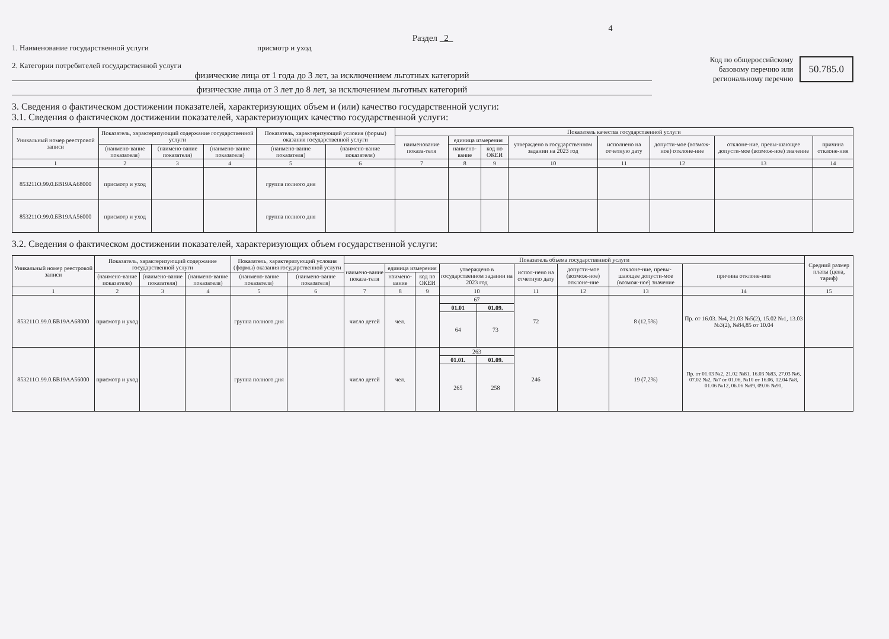4
Раздел 2
1. Наименование государственной услуги присмотр и уход
2. Категории потребителей государственной услуги
физические лица от 1 года до 3 лет, за исключением льготных категорий
физические лица от 3 лет до 8 лет, за исключением льготных категорий
Код по общероссийскому
базовому перечню или
региональному перечню
50.785.0
3. Сведения о фактическом достижении показателей, характеризующих объем и (или) качество государственной услуги:
3.1. Сведения о фактическом достижении показателей, характеризующих качество государственной услуги:
| Уникальный номер реестровой записи | Показатель, характеризующий содержание государственной услуги | | | Показатель, характеризующий условия (формы) оказания государственной услуги | | Показатель качества государственной услуги | | | | | | | |
| --- | --- | --- | --- | --- | --- | --- | --- | --- | --- | --- | --- | --- | --- |
| | | | | | | наименование показа-теля | единица измерения | | утверждено в государственном задании на 2023 год | исполнено на отчетную дату | допусти-мое (возмож-ное) отклоне-ние | отклоне-ние, превы-шающее допусти-мое (возмож-ное) значение | причина отклоне-ния |
| | (наимено-вание показателя) | (наимено-вание показателя) | (наимено-вание показателя) | (наимено-вание показателя) | (наимено-вание показателя) | | наимено-вание | код по ОКЕИ | | | | | |
| 1 | 2 | 3 | 4 | 5 | 6 | 7 | 8 | 9 | 10 | 11 | 12 | 13 | 14 |
| 853211О.99.0.БВ19АА68000 | присмотр и уход | | | группа полного дня | | | | | | | | | |
| 853211О.99.0.БВ19АА56000 | присмотр и уход | | | группа полного дня | | | | | | | | | |
3.2. Сведения о фактическом достижении показателей, характеризующих объем государственной услуги:
| Уникальный номер реестровой записи | Показатель, характеризующий содержание государственной услуги | | | Показатель, характеризующий условия (формы) оказания государственной услуги | | Показатель объема государственной услуги | | | | | | | | | Средний размер платы (цена, тариф) |
| --- | --- | --- | --- | --- | --- | --- | --- | --- | --- | --- | --- | --- | --- | --- | --- |
| | | | | | | наимено-вание показа-теля | единица измерения | | утверждено в государственном задании на 2023 год | | испол-нено на отчетную дату | допусти-мое (возмож-ное) отклоне-ние | отклоне-ние, превы-шающее допусти-мое (возмож-ное) значение | причина отклоне-ния | |
| | (наимено-вание показателя) | (наимено-вание показателя) | (наимено-вание показателя) | (наимено-вание показателя) | (наимено-вание показателя) | | наимено-вание | код по ОКЕИ | | | | | | | |
| 1 | 2 | 3 | 4 | 5 | 6 | 7 | 8 | 9 | 10 | | 11 | 12 | 13 | 14 | 15 |
| 853211О.99.0.БВ19АА68000 | присмотр и уход | | | группа полного дня | | число детей | чел. | | 67 | | 72 | | 8 (12,5%) | Пр. от 16.03. №4, 21.03 №5(2), 15.02 №1, 13.03 №3(2), №84,85 от 10.04 | |
| | | | | | | | | | 01.01 | 01.09. | | | | | |
| | | | | | | | | | 64 | 73 | | | | | |
| 853211О.99.0.БВ19АА56000 | присмотр и уход | | | группа полного дня | | число детей | чел. | | 263 | | 246 | | 19 (7,2%) | Пр. от 01.03 №2, 21.02 №81, 16.03 №83, 27.03 №6, 07.02 №2, №7 от 01.06, №10 от 16.06, 12.04 №8, 01.06 №12, 06.06 №89, 09.06 №90, | |
| | | | | | | | | | 01.01. | 01.09. | | | | | |
| | | | | | | | | | 265 | 258 | | | | | |